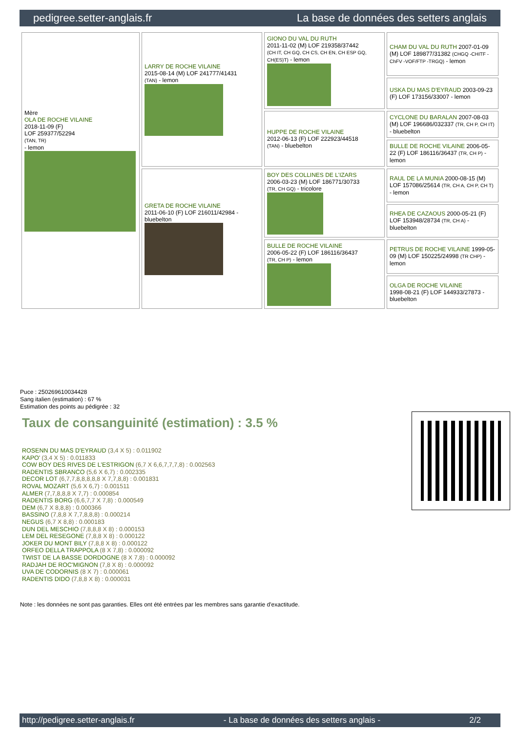pedigree.setter-anglais.fr La base de données des setters anglais
| Mère OLA DE ROCHE VILAINE 2018-11-09 (F) LOF 259377/52294 (TAN, TR) - lemon | LARRY DE ROCHE VILAINE 2015-08-14 (M) LOF 241777/41431 (TAN) - lemon | GIONO DU VAL DU RUTH 2011-11-02 (M) LOF 219358/37442 (CH IT, CH GQ, CH CS, CH EN, CH ESP GQ, CH(ES)T) - lemon | CHAM DU VAL DU RUTH 2007-01-09 (M) LOF 189877/31382 (CHGQ -CHITF -ChFV -VOF/FTP -TRGQ) - lemon |
| | | | USKA DU MAS D'EYRAUD 2003-09-23 (F) LOF 173156/33007 - lemon |
| | | HUPPE DE ROCHE VILAINE 2012-06-13 (F) LOF 222923/44518 (TAN) - bluebelton | CYCLONE DU BARALAN 2007-08-03 (M) LOF 196686/032337 (TR, CH P, CH IT) - bluebelton |
| | | | BULLE DE ROCHE VILAINE 2006-05-22 (F) LOF 186116/36437 (TR, CH P) - lemon |
| | GRETA DE ROCHE VILAINE 2011-06-10 (F) LOF 216011/42984 - bluebelton | BOY DES COLLINES DE L'IZARS 2006-03-23 (M) LOF 186771/30733 (TR, CH GQ) - tricolore | RAUL DE LA MUNIA 2000-08-15 (M) LOF 157086/25614 (TR, CH A, CH P, CH T) - lemon |
| | | | RHEA DE CAZAOUS 2000-05-21 (F) LOF 153948/28734 (TR, CH A) - bluebelton |
| | | BULLE DE ROCHE VILAINE 2006-05-22 (F) LOF 186116/36437 (TR, CH P) - lemon | PETRUS DE ROCHE VILAINE 1999-05-09 (M) LOF 150225/24998 (TR CHP) - lemon |
| | | | OLGA DE ROCHE VILAINE 1998-08-21 (F) LOF 144933/27873 - bluebelton |
Puce : 250269610034428
Sang italien (estimation) : 67 %
Estimation des points au pédigrée : 32
Taux de consanguinité (estimation) : 3.5 %
ROSENN DU MAS D'EYRAUD (3,4 X 5) : 0.011902
KAPO' (3,4 X 5) : 0.011833
COW BOY DES RIVES DE L'ESTRIGON (6,7 X 6,6,7,7,7,8) : 0.002563
RADENTIS SBRANCO (5,6 X 6,7) : 0.002335
DECOR LOT (6,7,7,8,8,8,8,8 X 7,7,8,8) : 0.001831
ROVAL MOZART (5,6 X 6,7) : 0.001511
ALMER (7,7,8,8,8 X 7,7) : 0.000854
RADENTIS BORG (6,6,7,7 X 7,8) : 0.000549
DEM (6,7 X 8,8,8) : 0.000366
BASSINO (7,8,8 X 7,7,8,8,8) : 0.000214
NEGUS (6,7 X 8,8) : 0.000183
DUN DEL MESCHIO (7,8,8,8 X 8) : 0.000153
LEM DEL RESEGONE (7,8,8 X 8) : 0.000122
JOKER DU MONT BILY (7,8,8 X 8) : 0.000122
ORFEO DELLA TRAPPOLA (8 X 7,8) : 0.000092
TWIST DE LA BASSE DORDOGNE (8 X 7,8) : 0.000092
RADJAH DE ROC'MIGNON (7,8 X 8) : 0.000092
UVA DE CODORNIS (8 X 7) : 0.000061
RADENTIS DIDO (7,8,8 X 8) : 0.000031
Note : les données ne sont pas garanties. Elles ont été entrées par les membres sans garantie d'exactitude.
http://pedigree.setter-anglais.fr - La base de données des setters anglais - 2/2